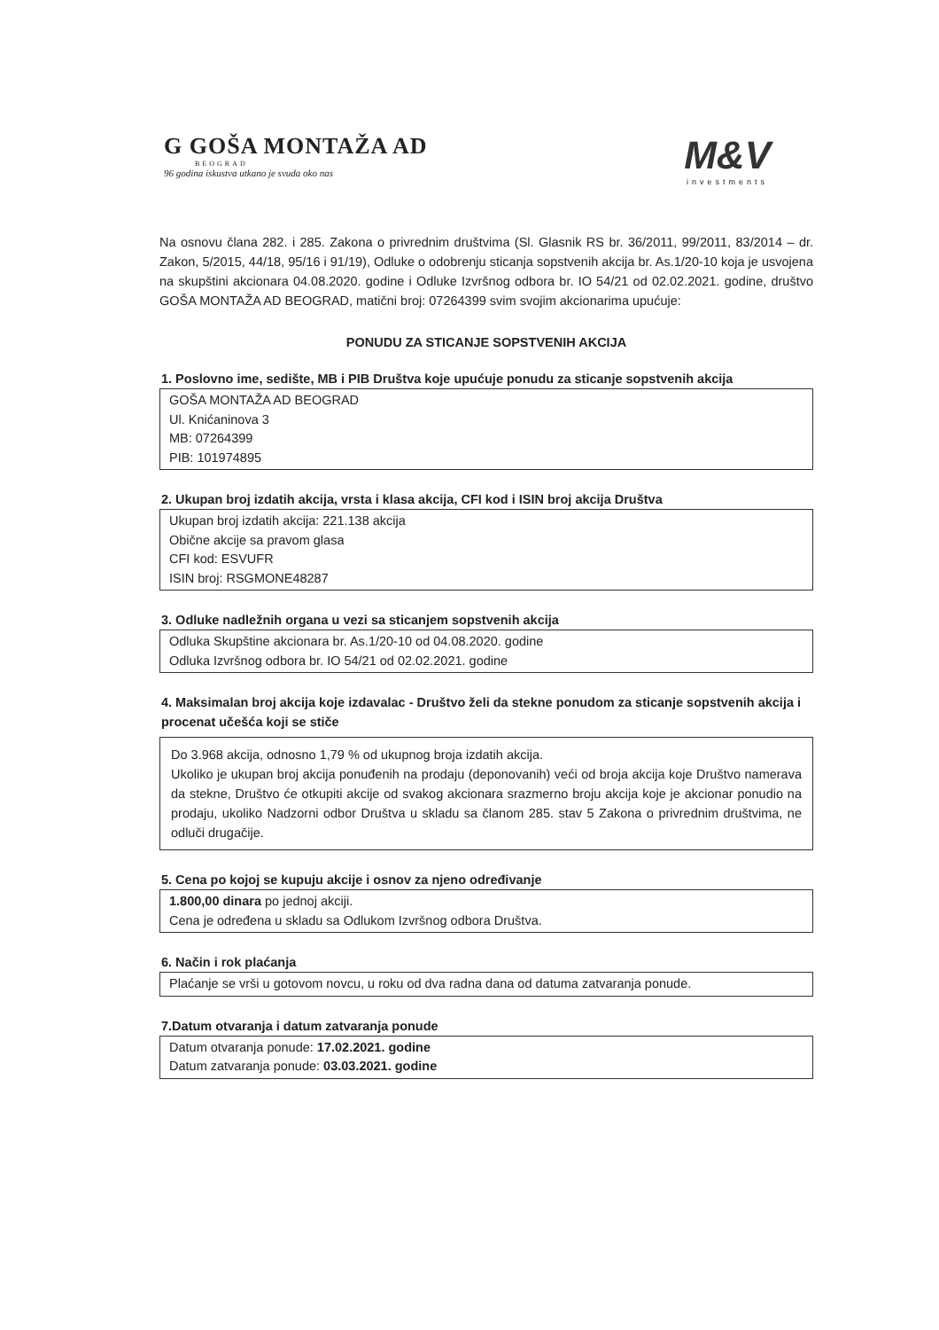G GOŠA MONTAŽA AD
BEOGRAD
96 godina iskustva utkano je svuda oko nas
M&V
investments
Na osnovu člana 282. i 285. Zakona o privrednim društvima (Sl. Glasnik RS br. 36/2011, 99/2011, 83/2014 – dr. Zakon, 5/2015, 44/18, 95/16 i 91/19), Odluke o odobrenju sticanja sopstvenih akcija br. As.1/20-10 koja je usvojena na skupštini akcionara 04.08.2020. godine i Odluke Izvršnog odbora br. IO 54/21 od 02.02.2021. godine, društvo GOŠA MONTAŽA AD BEOGRAD, matični broj: 07264399 svim svojim akcionarima upućuje:
PONUDU ZA STICANJE SOPSTVENIH AKCIJA
1. Poslovno ime, sedište, MB i PIB Društva koje upućuje ponudu za sticanje sopstvenih akcija
GOŠA MONTAŽA AD BEOGRAD
Ul. Knićaninova 3
MB: 07264399
PIB: 101974895
2. Ukupan broj izdatih akcija, vrsta i klasa akcija, CFI kod i ISIN broj akcija Društva
Ukupan broj izdatih akcija: 221.138 akcija
Obične akcije sa pravom glasa
CFI kod: ESVUFR
ISIN broj: RSGMONE48287
3. Odluke nadležnih organa u vezi sa sticanjem sopstvenih akcija
Odluka Skupštine akcionara br. As.1/20-10 od 04.08.2020. godine
Odluka Izvršnog odbora br. IO 54/21 od 02.02.2021. godine
4. Maksimalan broj akcija koje izdavalac - Društvo želi da stekne ponudom za sticanje sopstvenih akcija i procenat učešća koji se stiče
Do 3.968 akcija, odnosno 1,79 % od ukupnog broja izdatih akcija.
Ukoliko je ukupan broj akcija ponuđenih na prodaju (deponovanih) veći od broja akcija koje Društvo namerava da stekne, Društvo će otkupiti akcije od svakog akcionara srazmerno broju akcija koje je akcionar ponudio na prodaju, ukoliko Nadzorni odbor Društva u skladu sa članom 285. stav 5 Zakona o privrednim društvima, ne odluči drugačije.
5. Cena po kojoj se kupuju akcije i osnov za njeno određivanje
1.800,00 dinara po jednoj akciji.
Cena je određena u skladu sa Odlukom Izvršnog odbora Društva.
6. Način i rok plaćanja
Plaćanje se vrši u gotovom novcu, u roku od dva radna dana od datuma zatvaranja ponude.
7.Datum otvaranja i datum zatvaranja ponude
Datum otvaranja ponude: 17.02.2021. godine
Datum zatvaranja ponude: 03.03.2021. godine